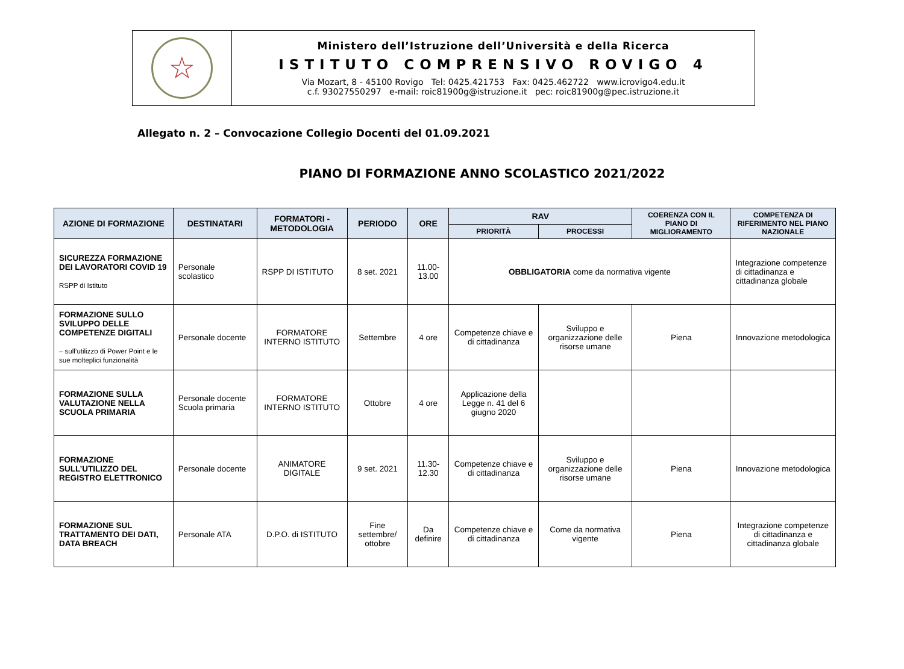| ☆ | Ministero dell’Istruzione dell’Università e della Ricerca ISTITUTO COMPRENSIVO ROVIGO 4 Via Mozart, 8 - 45100 Rovigo Tel: 0425.421753 Fax: 0425.462722 www.icrovigo4.edu.it c.f. 93027550297 e-mail: roic81900g@istruzione.it pec: roic81900g@pec.istruzione.it |
Allegato n. 2 – Convocazione Collegio Docenti del 01.09.2021
PIANO DI FORMAZIONE ANNO SCOLASTICO 2021/2022
| AZIONE DI FORMAZIONE | DESTINATARI | FORMATORI - METODOLOGIA | PERIODO | ORE | RAV | | COERENZA CON IL PIANO DI MIGLIORAMENTO | COMPETENZA DI RIFERIMENTO NEL PIANO NAZIONALE |
| --- | --- | --- | --- | --- | --- | --- | --- | --- |
| | | | | | PRIORITÀ | PROCESSI | | |
| SICUREZZA FORMAZIONE DEI LAVORATORI COVID 19 RSPP di Istituto | Personale scolastico | RSPP DI ISTITUTO | 8 set. 2021 | 11.00-13.00 | OBBLIGATORIA come da normativa vigente | | | Integrazione competenze di cittadinanza e cittadinanza globale |
| FORMAZIONE SULLO SVILUPPO DELLE COMPETENZE DIGITALI – sull’utilizzo di Power Point e le sue molteplici funzionalità | Personale docente | FORMATORE INTERNO ISTITUTO | Settembre | 4 ore | Competenze chiave e di cittadinanza | Sviluppo e organizzazione delle risorse umane | Piena | Innovazione metodologica |
| FORMAZIONE SULLA VALUTAZIONE NELLA SCUOLA PRIMARIA | Personale docente Scuola primaria | FORMATORE INTERNO ISTITUTO | Ottobre | 4 ore | Applicazione della Legge n. 41 del 6 giugno 2020 | | | |
| FORMAZIONE SULL’UTILIZZO DEL REGISTRO ELETTRONICO | Personale docente | ANIMATORE DIGITALE | 9 set. 2021 | 11.30-12.30 | Competenze chiave e di cittadinanza | Sviluppo e organizzazione delle risorse umane | Piena | Innovazione metodologica |
| FORMAZIONE SUL TRATTAMENTO DEI DATI, DATA BREACH | Personale ATA | D.P.O. di ISTITUTO | Fine settembre/ ottobre | Da definire | Competenze chiave e di cittadinanza | Come da normativa vigente | Piena | Integrazione competenze di cittadinanza e cittadinanza globale |